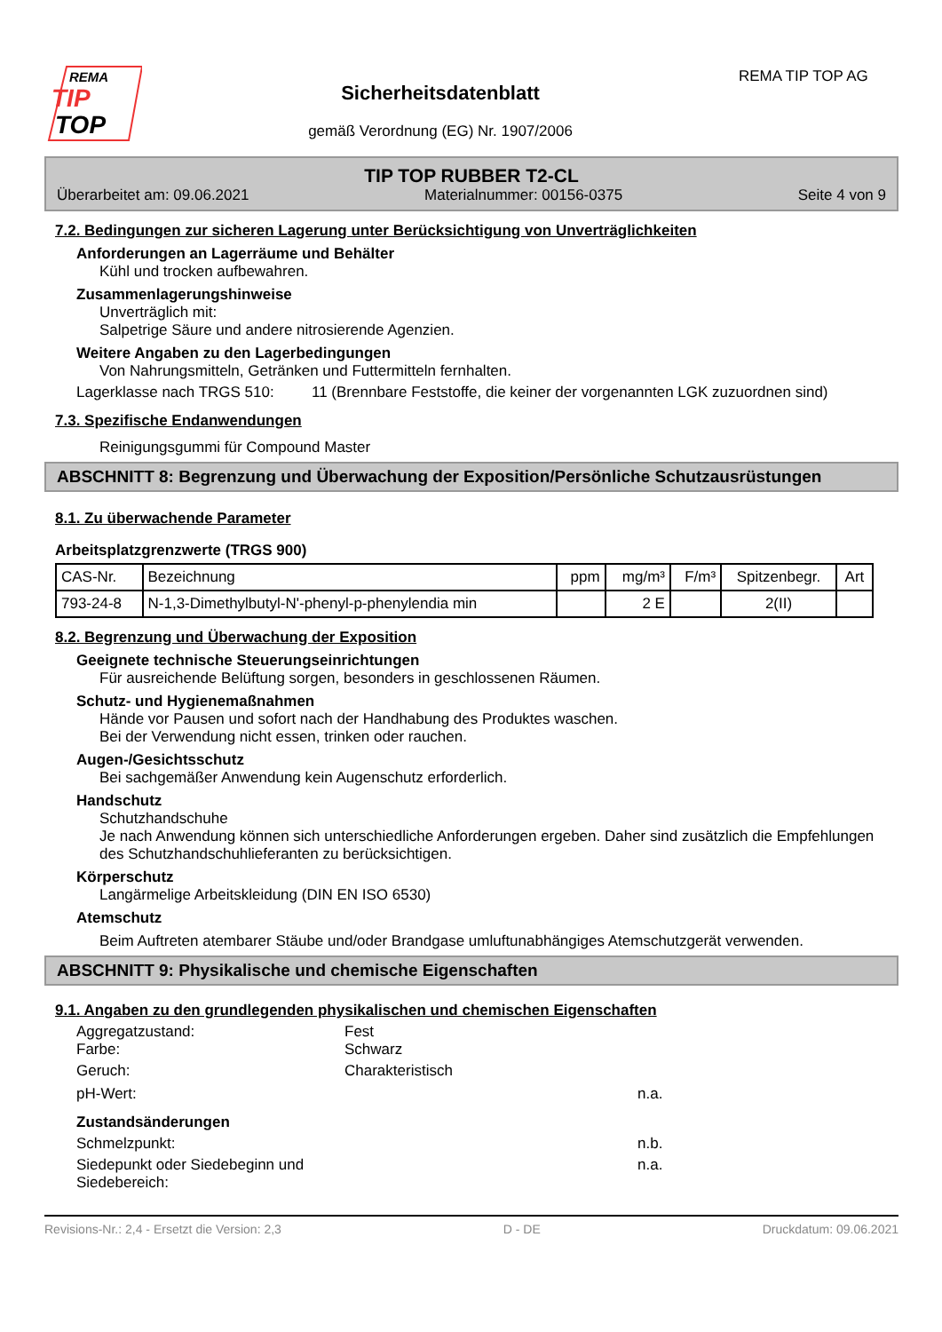REMA
TIP
TOP
Sicherheitsdatenblatt
gemäß Verordnung (EG) Nr. 1907/2006
REMA TIP TOP AG
TIP TOP RUBBER T2-CL
Überarbeitet am: 09.06.2021 Materialnummer: 00156-0375 Seite 4 von 9
7.2. Bedingungen zur sicheren Lagerung unter Berücksichtigung von Unverträglichkeiten
Anforderungen an Lagerräume und Behälter
Kühl und trocken aufbewahren.
Zusammenlagerungshinweise
Unverträglich mit:
Salpetrige Säure und andere nitrosierende Agenzien.
Weitere Angaben zu den Lagerbedingungen
Von Nahrungsmitteln, Getränken und Futtermitteln fernhalten.
Lagerklasse nach TRGS 510: 11 (Brennbare Feststoffe, die keiner der vorgenannten LGK zuzuordnen sind)
7.3. Spezifische Endanwendungen
Reinigungsgummi für Compound Master
ABSCHNITT 8: Begrenzung und Überwachung der Exposition/Persönliche Schutzausrüstungen
8.1. Zu überwachende Parameter
Arbeitsplatzgrenzwerte (TRGS 900)
| CAS-Nr. | Bezeichnung | ppm | mg/m³ | F/m³ | Spitzenbegr. | Art |
| --- | --- | --- | --- | --- | --- | --- |
| 793-24-8 | N-1,3-Dimethylbutyl-N'-phenyl-p-phenylendia min | | 2 E | | 2(II) | |
8.2. Begrenzung und Überwachung der Exposition
Geeignete technische Steuerungseinrichtungen
Für ausreichende Belüftung sorgen, besonders in geschlossenen Räumen.
Schutz- und Hygienemaßnahmen
Hände vor Pausen und sofort nach der Handhabung des Produktes waschen.
Bei der Verwendung nicht essen, trinken oder rauchen.
Augen-/Gesichtsschutz
Bei sachgemäßer Anwendung kein Augenschutz erforderlich.
Handschutz
Schutzhandschuhe
Je nach Anwendung können sich unterschiedliche Anforderungen ergeben. Daher sind zusätzlich die Empfehlungen des Schutzhandschuhlieferanten zu berücksichtigen.
Körperschutz
Langärmelige Arbeitskleidung (DIN EN ISO 6530)
Atemschutz
Beim Auftreten atembarer Stäube und/oder Brandgase umluftunabhängiges Atemschutzgerät verwenden.
ABSCHNITT 9: Physikalische und chemische Eigenschaften
9.1. Angaben zu den grundlegenden physikalischen und chemischen Eigenschaften
Aggregatzustand: Fest
Farbe: Schwarz
Geruch: Charakteristisch
pH-Wert: n.a.
Zustandsänderungen
Schmelzpunkt: n.b.
Siedepunkt oder Siedebeginn und Siedebereich: n.a.
Revisions-Nr.: 2,4 - Ersetzt die Version: 2,3 D - DE Druckdatum: 09.06.2021